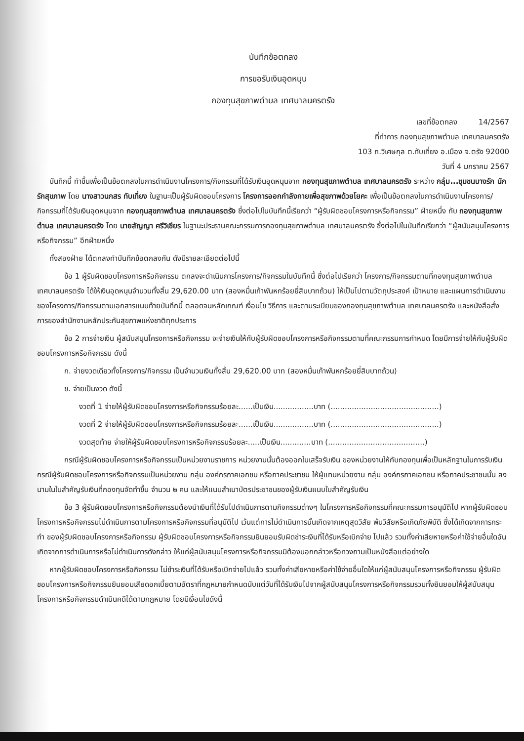บันทึกข้อตกลง
การขอรับเงินอุดหนุน
กองทุนสุขภาพตำบล เทศบาลนครตรัง
เลขที่ข้อตกลง 14/2567
ที่ทำการ กองทุนสุขภาพตำบล เทศบาลนครตรัง
103 ถ.วิเศษกุล ต.ทับเที่ยง อ.เมือง จ.ตรัง 92000
วันที่ 4 มกราคม 2567
บันทึกนี้ ทำขึ้นเพื่อเป็นข้อตกลงในการดำเนินงานโครงการ/กิจกรรมที่ได้รับเงินอุดหนุนจาก กองทุนสุขภาพตำบล เทศบาลนครตรัง ระหว่าง กลุ่ม...ชุมชนบางรัก นักรักสุขภาพ โดย นางสาวนภสร ทับเที่ยง ในฐานะเป็นผู้รับผิดชอบโครงการ โครงการออกกำลังกายเพื่อสุขภาพด้วยโยคะ เพื่อเป็นข้อตกลงในการดำเนินงานโครงการ/กิจกรรมที่ได้รับเงินอุดหนุนจาก กองทุนสุขภาพตำบล เทศบาลนครตรัง ซึ่งต่อไปในบันทึกนี้เรียกว่า “ผู้รับผิดชอบโครงการหรือกิจกรรม” ฝ่ายหนึ่ง กับ กองทุนสุขภาพตำบล เทศบาลนครตรัง โดย นายสัญญา ศรีวิเชียร ในฐานะประธานคณะกรรมการกองทุนสุขภาพตำบล เทศบาลนครตรัง ซึ่งต่อไปในบันทึกเรียกว่า “ผู้สนับสนุนโครงการหรือกิจกรรม” อีกฝ่ายหนึ่ง
ทั้งสองฝ่าย ได้ตกลงทำบันทึกข้อตกลงกัน ดังมีรายละเอียดต่อไปนี้
ข้อ 1 ผู้รับผิดชอบโครงการหรือกิจกรรม ตกลงจะดำเนินการโครงการ/กิจกรรมในบันทึกนี้ ซึ่งต่อไปเรียกว่า โครงการ/กิจกรรมตามที่กองทุนสุขภาพตำบล เทศบาลนครตรัง ได้ให้เงินอุดหนุนจำนวนทั้งสิ้น 29,620.00 บาท (สองหมื่นเก้าพันหกร้อยยี่สิบบาทถ้วน) ให้เป็นไปตามวัตถุประสงค์ เป้าหมาย และแผนการดำเนินงานของโครงการ/กิจกรรมตามเอกสารแนบท้ายบันทึกนี้ ตลอดจนหลักเกณฑ์ เงื่อนไข วิธีการ และตามระเบียบของกองทุนสุขภาพตำบล เทศบาลนครตรัง และหนังสือสั่งการของสำนักงานหลักประกันสุขภาพแห่งชาติทุกประการ
ข้อ 2 การจ่ายเงิน ผู้สนับสนุนโครงการหรือกิจกรรม จะจ่ายเงินให้กับผู้รับผิดชอบโครงการหรือกิจกรรมตามที่คณะกรรมการกำหนด โดยมีการจ่ายให้กับผู้รับผิดชอบโครงการหรือกิจกรรม ดังนี้
ก. จ่ายงวดเดียวทั้งโครงการ/กิจกรรม เป็นจำนวนเงินทั้งสิ้น 29,620.00 บาท (สองหมื่นเก้าพันหกร้อยยี่สิบบาทถ้วน)
ข. จ่ายเป็นงวด ดังนี้
งวดที่ 1 จ่ายให้ผู้รับผิดชอบโครงการหรือกิจกรรมร้อยละ......เป็นเงิน.................บาท (..............................................)
งวดที่ 2 จ่ายให้ผู้รับผิดชอบโครงการหรือกิจกรรมร้อยละ......เป็นเงิน.................บาท (..............................................)
งวดสุดท้าย จ่ายให้ผู้รับผิดชอบโครงการหรือกิจกรรมร้อยละ.....เป็นเงิน.............บาท (.........................................)
กรณีผู้รับผิดชอบโครงการหรือกิจกรรมเป็นหน่วยงานราชการ หน่วยงานนั้นต้องออกใบเสร็จรับเงิน ของหน่วยงานให้กับกองทุนเพื่อเป็นหลักฐานในการรับเงิน กรณีผู้รับผิดชอบโครงการหรือกิจกรรมเป็นหน่วยงาน กลุ่ม องค์กรภาคเอกชน หรือภาคประชาชน ให้ผู้แทนหน่วยงาน กลุ่ม องค์กรภาคเอกชน หรือภาคประชาชนนั้น ลงนามในใบสำคัญรับเงินที่กองทุนจัดทำขึ้น จำนวน ๒ คน และให้แนบสำเนาบัตรประชาชนของผู้รับเงินแนบใบสำคัญรับเงิน
ข้อ 3 ผู้รับผิดชอบโครงการหรือกิจกรรมต้องนำเงินที่ได้รับไปดำเนินการตามกิจกรรมต่างๆ ในโครงการหรือกิจกรรมที่คณะกรรมการอนุมัติไป หากผู้รับผิดชอบโครงการหรือกิจกรรมไม่ดำเนินการตามโครงการหรือกิจกรรมที่อนุมัติไป เว้นแต่การไม่ดำเนินการนั้นเกิดจากเหตุสุดวิสัย พ้นวิสัยหรือเกิดภัยพิบัติ ซึ่งได้เกิดจากการกระทำ ของผู้รับผิดชอบโครงการหรือกิจกรรม ผู้รับผิดชอบโครงการหรือกิจกรรมยินยอมรับผิดชำระเงินที่ได้รับหรือเบิกจ่าย ไปแล้ว รวมทั้งค่าเสียหายหรือค่าใช้จ่ายอื่นใดอันเกิดจากการดำเนินการหรือไม่ดำเนินการดังกล่าว ให้แก่ผู้สนับสนุนโครงการหรือกิจกรรมมิต้องบอกกล่าวหรือทวงถามเป็นหนังสือแต่อย่างใด
หากผู้รับผิดชอบโครงการหรือกิจกรรม ไม่ชำระเงินที่ได้รับหรือเบิกจ่ายไปแล้ว รวมทั้งค่าเสียหายหรือค่าใช้จ่ายอื่นใดให้แก่ผู้สนับสนุนโครงการหรือกิจกรรม ผู้รับผิดชอบโครงการหรือกิจกรรมยินยอมเสียดอกเบี้ยตามอัตราที่กฎหมายกำหนดนับแต่วันที่ได้รับเงินไปจากผู้สนับสนุนโครงการหรือกิจกรรมรวมทั้งยินยอมให้ผู้สนับสนุนโครงการหรือกิจกรรมดำเนินคดีได้ตามกฎหมาย โดยมีเงื่อนไขดังนี้